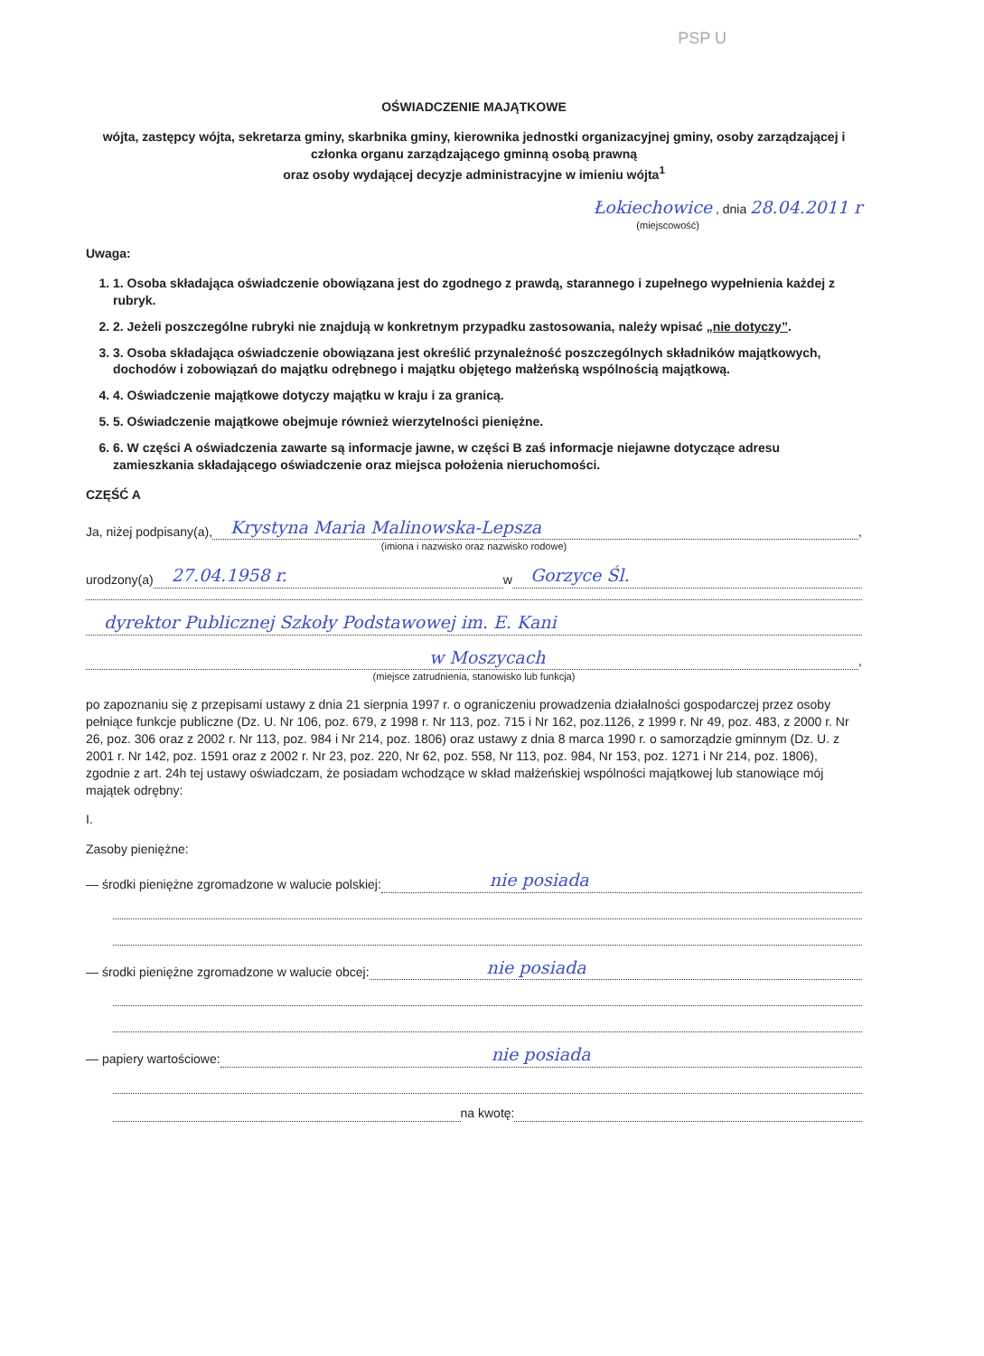PSP U
OŚWIADCZENIE MAJĄTKOWE
wójta, zastępcy wójta, sekretarza gminy, skarbnika gminy, kierownika jednostki organizacyjnej gminy, osoby zarządzającej i członka organu zarządzającego gminną osobą prawną
oraz osoby wydającej decyzje administracyjne w imieniu wójta<sup>1</sup>
Łokiechowice , dnia 28.04.2011 r
(miejscowość)
Uwaga:
1. 1. Osoba składająca oświadczenie obowiązana jest do zgodnego z prawdą, starannego i zupełnego wypełnienia każdej z rubryk.
2. 2. Jeżeli poszczególne rubryki nie znajdują w konkretnym przypadku zastosowania, należy wpisać „nie dotyczy”.
3. 3. Osoba składająca oświadczenie obowiązana jest określić przynależność poszczególnych składników majątkowych, dochodów i zobowiązań do majątku odrębnego i majątku objętego małżeńską wspólnością majątkową.
4. 4. Oświadczenie majątkowe dotyczy majątku w kraju i za granicą.
5. 5. Oświadczenie majątkowe obejmuje również wierzytelności pieniężne.
6. 6. W części A oświadczenia zawarte są informacje jawne, w części B zaś informacje niejawne dotyczące adresu zamieszkania składającego oświadczenie oraz miejsca położenia nieruchomości.
CZĘŚĆ A
Ja, niżej podpisany(a), Krystyna Maria Malinowska-Lepsza,
(imiona i nazwisko oraz nazwisko rodowe)
urodzony(a) 27.04.1958 r. w Gorzyce Śl.
dyrektor Publicznej Szkoły Podstawowej im. E. Kani
w Moszycach,
(miejsce zatrudnienia, stanowisko lub funkcja)
po zapoznaniu się z przepisami ustawy z dnia 21 sierpnia 1997 r. o ograniczeniu prowadzenia działalności gospodarczej przez osoby pełniące funkcje publiczne (Dz. U. Nr 106, poz. 679, z 1998 r. Nr 113, poz. 715 i Nr 162, poz.1126, z 1999 r. Nr 49, poz. 483, z 2000 r. Nr 26, poz. 306 oraz z 2002 r. Nr 113, poz. 984 i Nr 214, poz. 1806) oraz ustawy z dnia 8 marca 1990 r. o samorządzie gminnym (Dz. U. z 2001 r. Nr 142, poz. 1591 oraz z 2002 r. Nr 23, poz. 220, Nr 62, poz. 558, Nr 113, poz. 984, Nr 153, poz. 1271 i Nr 214, poz. 1806), zgodnie z art. 24h tej ustawy oświadczam, że posiadam wchodzące w skład małżeńskiej wspólności majątkowej lub stanowiące mój majątek odrębny:
I.
Zasoby pieniężne:
— środki pieniężne zgromadzone w walucie polskiej: nie posiada
— środki pieniężne zgromadzone w walucie obcej: nie posiada
— papiery wartościowe: nie posiada
na kwotę: